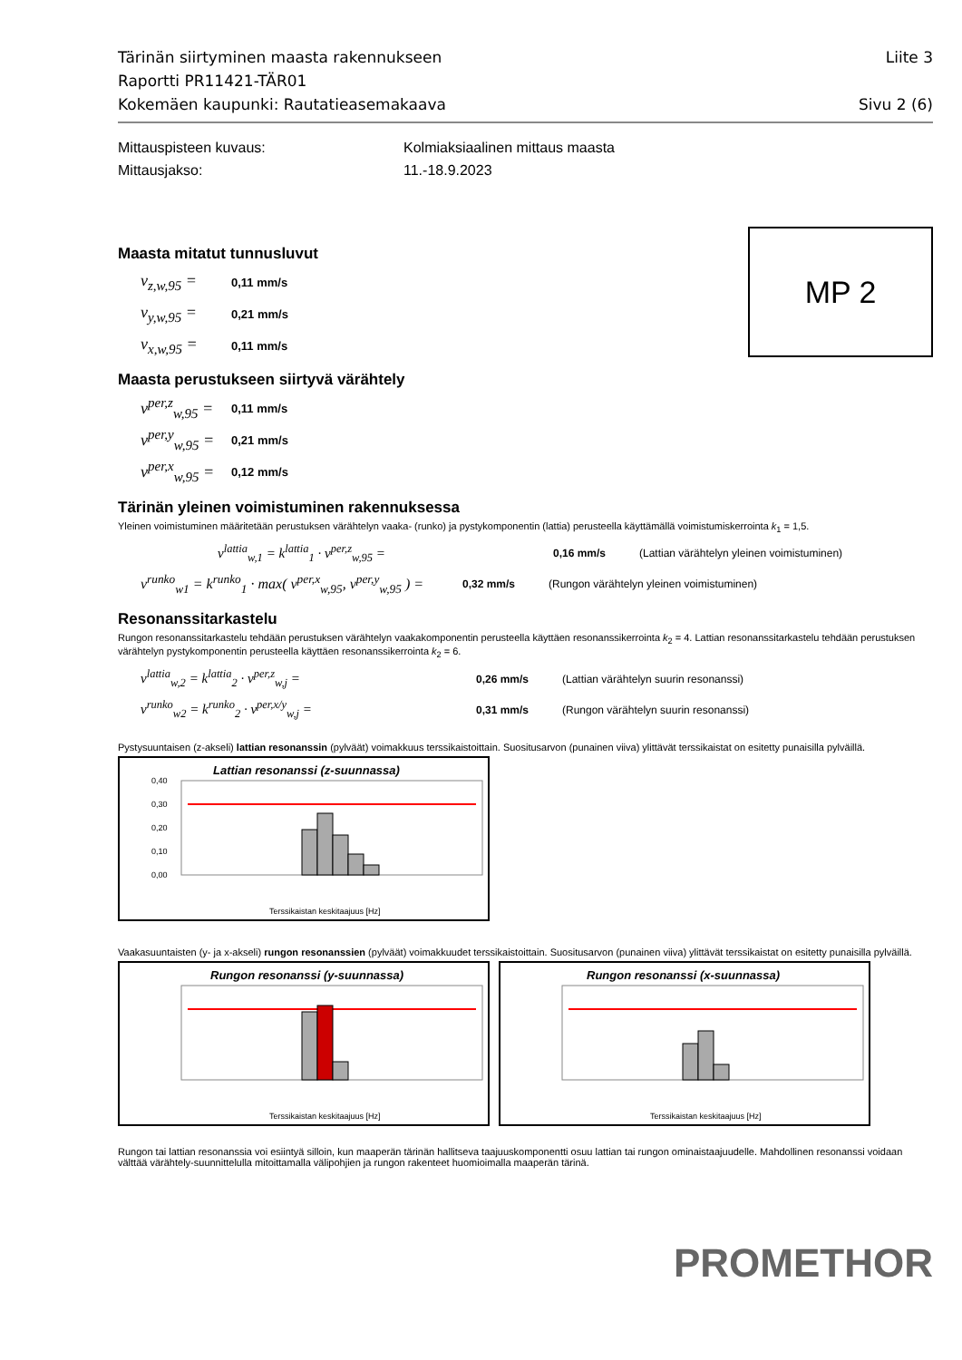Tärinän siirtyminen maasta rakennukseen Liite 3
Raportti PR11421-TÄR01
Kokemäen kaupunki: Rautatieasemakaava Sivu 2 (6)
Mittauspisteen kuvaus: Kolmiaksiaalinen mittaus maasta
Mittausjakso: 11.-18.9.2023
Maasta mitatut tunnusluvut
v<sub>z,w,95</sub> = 0,11 mm/s
v<sub>y,w,95</sub> = 0,21 mm/s
v<sub>x,w,95</sub> = 0,11 mm/s
MP 2
Maasta perustukseen siirtyvä värähtely
v<sup>per,z</sup><sub>w,95</sub> = 0,11 mm/s
v<sup>per,y</sup><sub>w,95</sub> = 0,21 mm/s
v<sup>per,x</sup><sub>w,95</sub> = 0,12 mm/s
Tärinän yleinen voimistuminen rakennuksessa
Yleinen voimistuminen määritetään perustuksen värähtelyn vaaka- (runko) ja pystykomponentin (lattia) perusteella käyttämällä voimistumiskerrointa k<sub>1</sub> = 1,5.
v<sup>lattia</sup><sub>w,1</sub> = k<sup>lattia</sup><sub>1</sub> · v<sup>per,z</sup><sub>w,95</sub> = 0,16 mm/s (Lattian värähtelyn yleinen voimistuminen)
v<sup>runko</sup><sub>w1</sub> = k<sup>runko</sup><sub>1</sub> · max( v<sup>per,x</sup><sub>w,95</sub>, v<sup>per,y</sup><sub>w,95</sub> ) = 0,32 mm/s (Rungon värähtelyn yleinen voimistuminen)
Resonanssitarkastelu
Rungon resonanssitarkastelu tehdään perustuksen värähtelyn vaakakomponentin perusteella käyttäen resonanssikerrointa k<sub>2</sub> = 4. Lattian resonanssitarkastelu tehdään perustuksen värähtelyn pystykomponentin perusteella käyttäen resonanssikerrointa k<sub>2</sub> = 6.
v<sup>lattia</sup><sub>w,2</sub> = k<sup>lattia</sup><sub>2</sub> · v<sup>per,z</sup><sub>w,j</sub> = 0,26 mm/s (Lattian värähtelyn suurin resonanssi)
v<sup>runko</sup><sub>w2</sub> = k<sup>runko</sup><sub>2</sub> · v<sup>per,x/y</sup><sub>w,j</sub> = 0,31 mm/s (Rungon värähtelyn suurin resonanssi)
Pystysuuntaisen (z-akseli) lattian resonanssin (pylväät) voimakkuus terssikaistoittain. Suositusarvon (punainen viiva) ylittävät terssikaistat on esitetty punaisilla pylväillä.
Lattian resonanssi (z-suunnassa)
0,40
0,30
0,20
0,10
0,00
Terssikaistan keskitaajuus [Hz]
Vaakasuuntaisten (y- ja x-akseli) rungon resonanssien (pylväät) voimakkuudet terssikaistoittain. Suositusarvon (punainen viiva) ylittävät terssikaistat on esitetty punaisilla pylväillä.
Rungon resonanssi (y-suunnassa)
Terssikaistan keskitaajuus [Hz]
Rungon resonanssi (x-suunnassa)
Terssikaistan keskitaajuus [Hz]
Rungon tai lattian resonanssia voi esiintyä silloin, kun maaperän tärinän hallitseva taajuuskomponentti osuu lattian tai rungon ominaistaajuudelle. Mahdollinen resonanssi voidaan välttää värähtely-suunnittelulla mitoittamalla välipohjien ja rungon rakenteet huomioimalla maaperän tärinä.
PROMETHOR